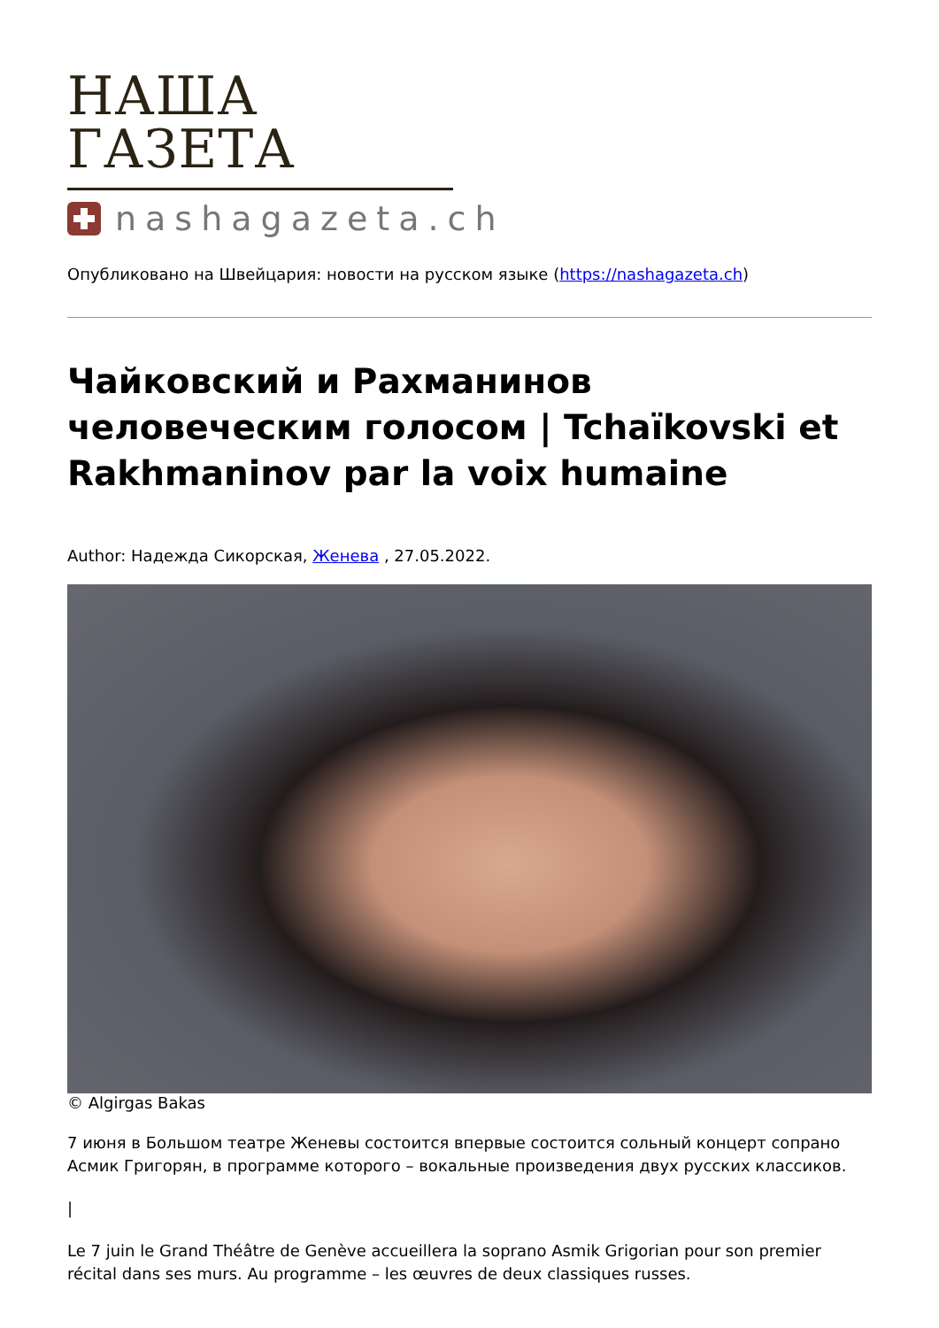НАША ГАЗЕТА
nashagazeta.ch
Опубликовано на Швейцария: новости на русском языке (https://nashagazeta.ch)
Чайковский и Рахманинов человеческим голосом | Tchaïkovski et Rakhmaninov par la voix humaine
Author: Надежда Сикорская, Женева , 27.05.2022.
© Algirgas Bakas
7 июня в Большом театре Женевы состоится впервые состоится сольный концерт сопрано Асмик Григорян, в программе которого – вокальные произведения двух русских классиков.
|
Le 7 juin le Grand Théâtre de Genève accueillera la soprano Asmik Grigorian pour son premier récital dans ses murs. Au programme – les œuvres de deux classiques russes.